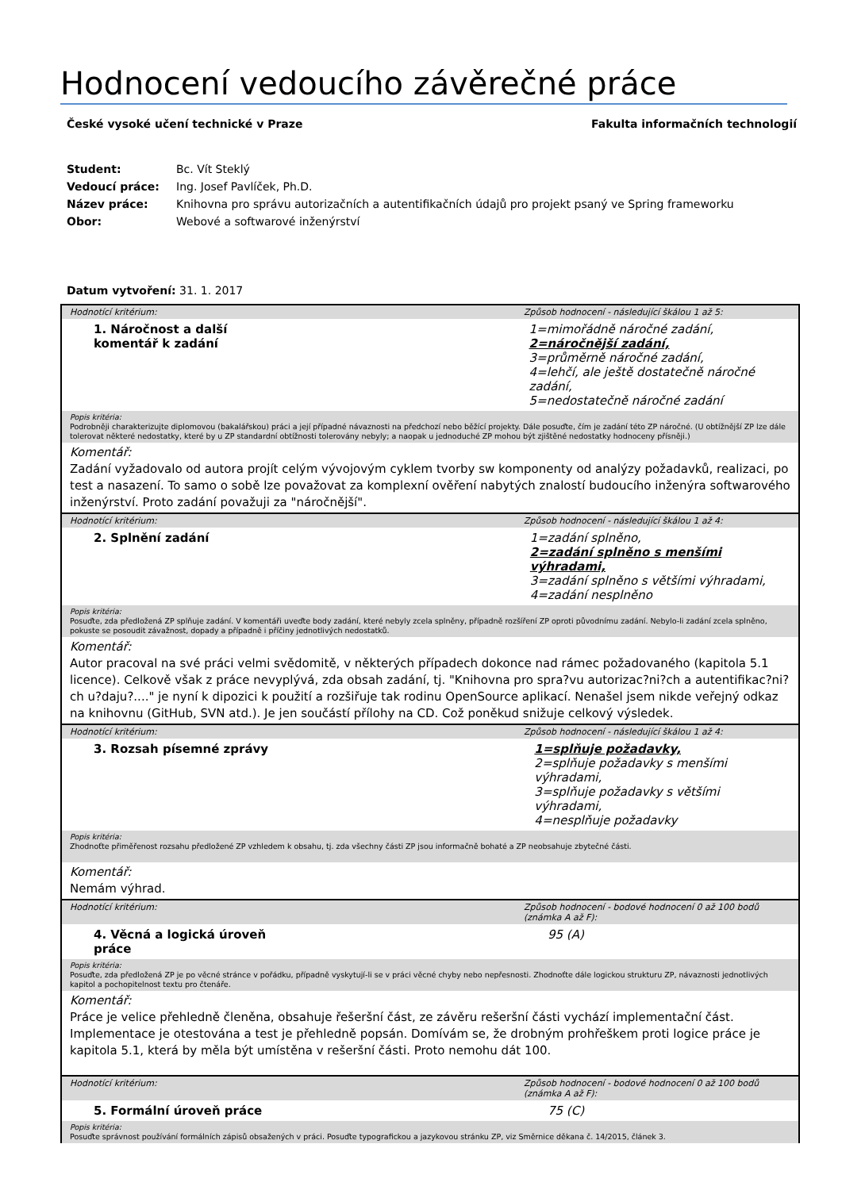Hodnocení vedoucího závěrečné práce
České vysoké učení technické v Praze Fakulta informačních technologií
| Student: | Bc. Vít Steklý |
| Vedoucí práce: | Ing. Josef Pavlíček, Ph.D. |
| Název práce: | Knihovna pro správu autorizačních a autentifikačních údajů pro projekt psaný ve Spring frameworku |
| Obor: | Webové a softwarové inženýrství |
Datum vytvoření: 31. 1. 2017
Hodnotící kritérium: Způsob hodnocení - následující škálou 1 až 5:
1. Náročnost a další
komentář k zadání
1=mimořádně náročné zadání,
2=náročnější zadání,
3=průměrně náročné zadání,
4=lehčí, ale ještě dostatečně náročné zadání,
5=nedostatečně náročné zadání
Popis kritéria:
Podrobněji charakterizujte diplomovou (bakalářskou) práci a její případné návaznosti na předchozí nebo běžící projekty. Dále posuďte, čím je zadání této ZP náročné. (U obtížnější ZP lze dále tolerovat některé nedostatky, které by u ZP standardní obtížnosti tolerovány nebyly; a naopak u jednoduché ZP mohou být zjištěné nedostatky hodnoceny přísněji.)
Komentář:
Zadání vyžadovalo od autora projít celým vývojovým cyklem tvorby sw komponenty od analýzy požadavků, realizaci, po test a nasazení. To samo o sobě lze považovat za komplexní ověření nabytých znalostí budoucího inženýra softwarového inženýrství. Proto zadání považuji za "náročnější".
Hodnotící kritérium: Způsob hodnocení - následující škálou 1 až 4:
2. Splnění zadání
1=zadání splněno,
2=zadání splněno s menšími výhradami,
3=zadání splněno s většími výhradami,
4=zadání nesplněno
Popis kritéria:
Posuďte, zda předložená ZP splňuje zadání. V komentáři uveďte body zadání, které nebyly zcela splněny, případně rozšíření ZP oproti původnímu zadání. Nebylo-li zadání zcela splněno, pokuste se posoudit závažnost, dopady a případně i příčiny jednotlivých nedostatků.
Komentář:
Autor pracoval na své práci velmi svědomitě, v některých případech dokonce nad rámec požadovaného (kapitola 5.1 licence). Celkově však z práce nevyplývá, zda obsah zadání, tj. "Knihovna pro spra?vu autorizac?ni?ch a autentifikac?ni?ch u?daju?...." je nyní k dipozici k použití a rozšiřuje tak rodinu OpenSource aplikací. Nenašel jsem nikde veřejný odkaz na knihovnu (GitHub, SVN atd.). Je jen součástí přílohy na CD. Což poněkud snižuje celkový výsledek.
Hodnotící kritérium: Způsob hodnocení - následující škálou 1 až 4:
3. Rozsah písemné zprávy
1=splňuje požadavky,
2=splňuje požadavky s menšími výhradami,
3=splňuje požadavky s většími výhradami,
4=nesplňuje požadavky
Popis kritéria:
Zhodnoťte přiměřenost rozsahu předložené ZP vzhledem k obsahu, tj. zda všechny části ZP jsou informačně bohaté a ZP neobsahuje zbytečné části.
Komentář:
Nemám výhrad.
Hodnotící kritérium: Způsob hodnocení - bodové hodnocení 0 až 100 bodů
(známka A až F):
4. Věcná a logická úroveň
práce
95 (A)
Popis kritéria:
Posuďte, zda předložená ZP je po věcné stránce v pořádku, případně vyskytují-li se v práci věcné chyby nebo nepřesnosti. Zhodnoťte dále logickou strukturu ZP, návaznosti jednotlivých kapitol a pochopitelnost textu pro čtenáře.
Komentář:
Práce je velice přehledně členěna, obsahuje řešeršní část, ze závěru rešeršní části vychází implementační část. Implementace je otestována a test je přehledně popsán. Domívám se, že drobným prohřeškem proti logice práce je kapitola 5.1, která by měla být umístěna v rešeršní části. Proto nemohu dát 100.
Hodnotící kritérium: Způsob hodnocení - bodové hodnocení 0 až 100 bodů
(známka A až F):
5. Formální úroveň práce
75 (C)
Popis kritéria:
Posuďte správnost používání formálních zápisů obsažených v práci. Posuďte typografickou a jazykovou stránku ZP, viz Směrnice děkana č. 14/2015, článek 3.